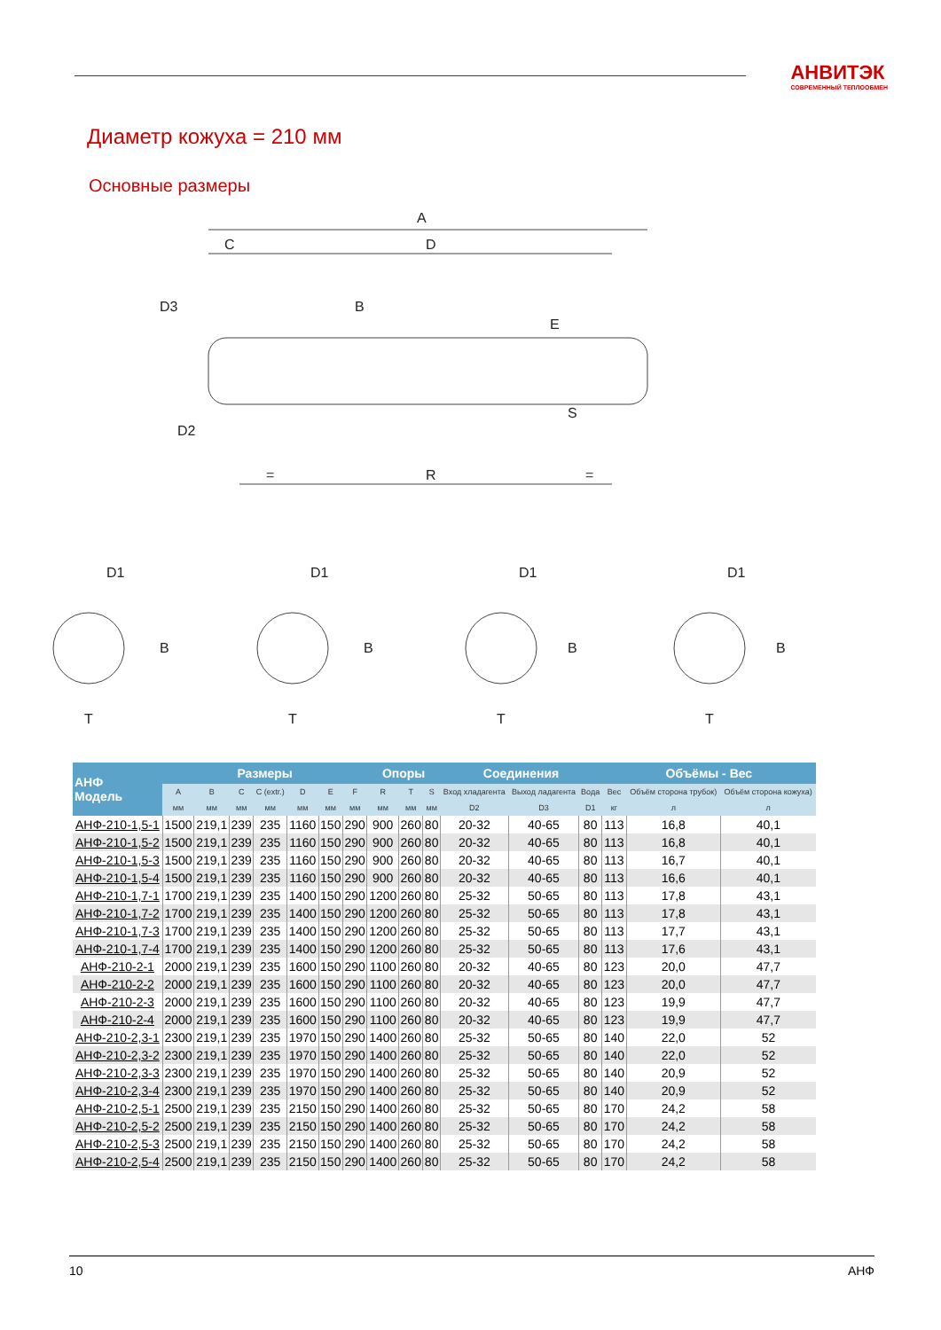АНВИТЭК
СОВРЕМЕННЫЙ ТЕПЛООБМЕН
Диаметр кожуха = 210 мм
Основные размеры
A
D
C
D3
D2
B
E
S
R
=
=
D1
D1
D1
D1
B
B
B
B
T
T
T
T
| АНФ Модель | Размеры | | | | | | | Опоры | | | Соединения | | | Объёмы - Вес | | |
| --- | --- | --- | --- | --- | --- | --- | --- | --- | --- | --- | --- | --- | --- | --- | --- | --- |
| | A | B | C | C (extr.) | D | E | F | R | T | S | Вход хладагента | Выход ладагента | Вода | Вес | Объём сторона трубок) | Объём сторона кожуха) |
| | мм | мм | мм | мм | мм | мм | мм | мм | мм | мм | D2 | D3 | D1 | кг | л | л |
| АНФ-210-1,5-1 | 1500 | 219,1 | 239 | 235 | 1160 | 150 | 290 | 900 | 260 | 80 | 20-32 | 40-65 | 80 | 113 | 16,8 | 40,1 |
| АНФ-210-1,5-2 | 1500 | 219,1 | 239 | 235 | 1160 | 150 | 290 | 900 | 260 | 80 | 20-32 | 40-65 | 80 | 113 | 16,8 | 40,1 |
| АНФ-210-1,5-3 | 1500 | 219,1 | 239 | 235 | 1160 | 150 | 290 | 900 | 260 | 80 | 20-32 | 40-65 | 80 | 113 | 16,7 | 40,1 |
| АНФ-210-1,5-4 | 1500 | 219,1 | 239 | 235 | 1160 | 150 | 290 | 900 | 260 | 80 | 20-32 | 40-65 | 80 | 113 | 16,6 | 40,1 |
| АНФ-210-1,7-1 | 1700 | 219,1 | 239 | 235 | 1400 | 150 | 290 | 1200 | 260 | 80 | 25-32 | 50-65 | 80 | 113 | 17,8 | 43,1 |
| АНФ-210-1,7-2 | 1700 | 219,1 | 239 | 235 | 1400 | 150 | 290 | 1200 | 260 | 80 | 25-32 | 50-65 | 80 | 113 | 17,8 | 43,1 |
| АНФ-210-1,7-3 | 1700 | 219,1 | 239 | 235 | 1400 | 150 | 290 | 1200 | 260 | 80 | 25-32 | 50-65 | 80 | 113 | 17,7 | 43,1 |
| АНФ-210-1,7-4 | 1700 | 219,1 | 239 | 235 | 1400 | 150 | 290 | 1200 | 260 | 80 | 25-32 | 50-65 | 80 | 113 | 17,6 | 43,1 |
| АНФ-210-2-1 | 2000 | 219,1 | 239 | 235 | 1600 | 150 | 290 | 1100 | 260 | 80 | 20-32 | 40-65 | 80 | 123 | 20,0 | 47,7 |
| АНФ-210-2-2 | 2000 | 219,1 | 239 | 235 | 1600 | 150 | 290 | 1100 | 260 | 80 | 20-32 | 40-65 | 80 | 123 | 20,0 | 47,7 |
| АНФ-210-2-3 | 2000 | 219,1 | 239 | 235 | 1600 | 150 | 290 | 1100 | 260 | 80 | 20-32 | 40-65 | 80 | 123 | 19,9 | 47,7 |
| АНФ-210-2-4 | 2000 | 219,1 | 239 | 235 | 1600 | 150 | 290 | 1100 | 260 | 80 | 20-32 | 40-65 | 80 | 123 | 19,9 | 47,7 |
| АНФ-210-2,3-1 | 2300 | 219,1 | 239 | 235 | 1970 | 150 | 290 | 1400 | 260 | 80 | 25-32 | 50-65 | 80 | 140 | 22,0 | 52 |
| АНФ-210-2,3-2 | 2300 | 219,1 | 239 | 235 | 1970 | 150 | 290 | 1400 | 260 | 80 | 25-32 | 50-65 | 80 | 140 | 22,0 | 52 |
| АНФ-210-2,3-3 | 2300 | 219,1 | 239 | 235 | 1970 | 150 | 290 | 1400 | 260 | 80 | 25-32 | 50-65 | 80 | 140 | 20,9 | 52 |
| АНФ-210-2,3-4 | 2300 | 219,1 | 239 | 235 | 1970 | 150 | 290 | 1400 | 260 | 80 | 25-32 | 50-65 | 80 | 140 | 20,9 | 52 |
| АНФ-210-2,5-1 | 2500 | 219,1 | 239 | 235 | 2150 | 150 | 290 | 1400 | 260 | 80 | 25-32 | 50-65 | 80 | 170 | 24,2 | 58 |
| АНФ-210-2,5-2 | 2500 | 219,1 | 239 | 235 | 2150 | 150 | 290 | 1400 | 260 | 80 | 25-32 | 50-65 | 80 | 170 | 24,2 | 58 |
| АНФ-210-2,5-3 | 2500 | 219,1 | 239 | 235 | 2150 | 150 | 290 | 1400 | 260 | 80 | 25-32 | 50-65 | 80 | 170 | 24,2 | 58 |
| АНФ-210-2,5-4 | 2500 | 219,1 | 239 | 235 | 2150 | 150 | 290 | 1400 | 260 | 80 | 25-32 | 50-65 | 80 | 170 | 24,2 | 58 |
10 АНФ